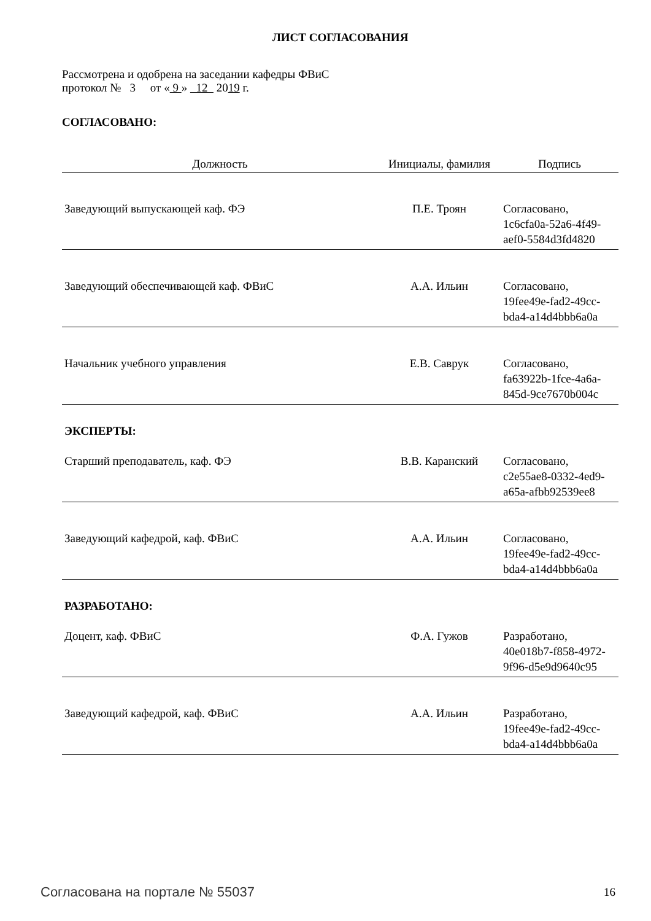ЛИСТ СОГЛАСОВАНИЯ
Рассмотрена и одобрена на заседании кафедры ФВиС
протокол № 3 от « 9 » 12 2019 г.
СОГЛАСОВАНО:
| Должность | Инициалы, фамилия | Подпись |
| --- | --- | --- |
| Заведующий выпускающей каф. ФЭ | П.Е. Троян | Согласовано, 1c6cfa0a-52a6-4f49- aef0-5584d3fd4820 |
| Заведующий обеспечивающей каф. ФВиС | А.А. Ильин | Согласовано, 19fee49e-fad2-49cc- bda4-a14d4bbb6a0a |
| Начальник учебного управления | Е.В. Саврук | Согласовано, fa63922b-1fce-4a6a- 845d-9ce7670b004c |
| ЭКСПЕРТЫ: | | |
| Старший преподаватель, каф. ФЭ | В.В. Каранский | Согласовано, c2e55ae8-0332-4ed9- a65a-afbb92539ee8 |
| Заведующий кафедрой, каф. ФВиС | А.А. Ильин | Согласовано, 19fee49e-fad2-49cc- bda4-a14d4bbb6a0a |
| РАЗРАБОТАНО: | | |
| Доцент, каф. ФВиС | Ф.А. Гужов | Разработано, 40e018b7-f858-4972- 9f96-d5e9d9640c95 |
| Заведующий кафедрой, каф. ФВиС | А.А. Ильин | Разработано, 19fee49e-fad2-49cc- bda4-a14d4bbb6a0a |
Согласована на портале № 55037 16